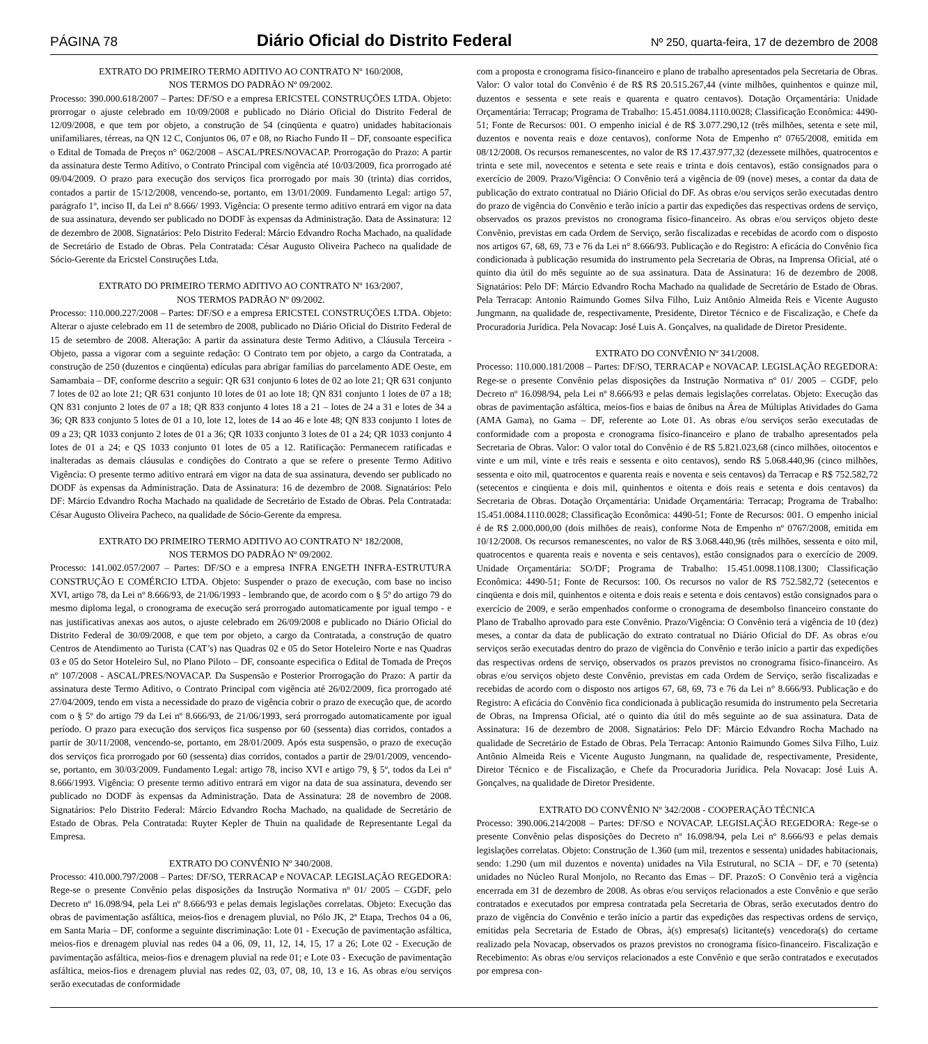PÁGINA 78 Diário Oficial do Distrito Federal Nº 250, quarta-feira, 17 de dezembro de 2008
EXTRATO DO PRIMEIRO TERMO ADITIVO AO CONTRATO Nº 160/2008,
NOS TERMOS DO PADRÃO Nº 09/2002.
Processo: 390.000.618/2007 – Partes: DF/SO e a empresa ERICSTEL CONSTRUÇÕES LTDA. Objeto: prorrogar o ajuste celebrado em 10/09/2008 e publicado no Diário Oficial do Distrito Federal de 12/09/2008, e que tem por objeto, a construção de 54 (cinqüenta e quatro) unidades habitacionais unifamiliares, térreas, na QN 12 C, Conjuntos 06, 07 e 08, no Riacho Fundo II – DF, consoante especifica o Edital de Tomada de Preços n° 062/2008 – ASCAL/PRES/NOVACAP. Prorrogação do Prazo: A partir da assinatura deste Termo Aditivo, o Contrato Principal com vigência até 10/03/2009, fica prorrogado até 09/04/2009. O prazo para execução dos serviços fica prorrogado por mais 30 (trinta) dias corridos, contados a partir de 15/12/2008, vencendo-se, portanto, em 13/01/2009. Fundamento Legal: artigo 57, parágrafo 1º, inciso II, da Lei nº 8.666/ 1993. Vigência: O presente termo aditivo entrará em vigor na data de sua assinatura, devendo ser publicado no DODF às expensas da Administração. Data de Assinatura: 12 de dezembro de 2008. Signatários: Pelo Distrito Federal: Márcio Edvandro Rocha Machado, na qualidade de Secretário de Estado de Obras. Pela Contratada: César Augusto Oliveira Pacheco na qualidade de Sócio-Gerente da Ericstel Construções Ltda.
EXTRATO DO PRIMEIRO TERMO ADITIVO AO CONTRATO Nº 163/2007,
NOS TERMOS PADRÃO Nº 09/2002.
Processo: 110.000.227/2008 – Partes: DF/SO e a empresa ERICSTEL CONSTRUÇÕES LTDA. Objeto: Alterar o ajuste celebrado em 11 de setembro de 2008, publicado no Diário Oficial do Distrito Federal de 15 de setembro de 2008. Alteração: A partir da assinatura deste Termo Aditivo, a Cláusula Terceira - Objeto, passa a vigorar com a seguinte redação: O Contrato tem por objeto, a cargo da Contratada, a construção de 250 (duzentos e cinqüenta) edículas para abrigar famílias do parcelamento ADE Oeste, em Samambaia – DF, conforme descrito a seguir: QR 631 conjunto 6 lotes de 02 ao lote 21; QR 631 conjunto 7 lotes de 02 ao lote 21; QR 631 conjunto 10 lotes de 01 ao lote 18; QN 831 conjunto 1 lotes de 07 a 18; QN 831 conjunto 2 lotes de 07 a 18; QR 833 conjunto 4 lotes 18 a 21 – lotes de 24 a 31 e lotes de 34 a 36; QR 833 conjunto 5 lotes de 01 a 10, lote 12, lotes de 14 ao 46 e lote 48; QN 833 conjunto 1 lotes de 09 a 23; QR 1033 conjunto 2 lotes de 01 a 36; QR 1033 conjunto 3 lotes de 01 a 24; QR 1033 conjunto 4 lotes de 01 a 24; e QS 1033 conjunto 01 lotes de 05 a 12. Ratificação: Permanecem ratificadas e inalteradas as demais cláusulas e condições do Contrato a que se refere o presente Termo Aditivo Vigência: O presente termo aditivo entrará em vigor na data de sua assinatura, devendo ser publicado no DODF às expensas da Administração. Data de Assinatura: 16 de dezembro de 2008. Signatários: Pelo DF: Márcio Edvandro Rocha Machado na qualidade de Secretário de Estado de Obras. Pela Contratada: César Augusto Oliveira Pacheco, na qualidade de Sócio-Gerente da empresa.
EXTRATO DO PRIMEIRO TERMO ADITIVO AO CONTRATO Nº 182/2008,
NOS TERMOS DO PADRÃO Nº 09/2002.
Processo: 141.002.057/2007 – Partes: DF/SO e a empresa INFRA ENGETH INFRA-ESTRUTURA CONSTRUÇÃO E COMÉRCIO LTDA. Objeto: Suspender o prazo de execução, com base no inciso XVI, artigo 78, da Lei nº 8.666/93, de 21/06/1993 - lembrando que, de acordo com o § 5º do artigo 79 do mesmo diploma legal, o cronograma de execução será prorrogado automaticamente por igual tempo - e nas justificativas anexas aos autos, o ajuste celebrado em 26/09/2008 e publicado no Diário Oficial do Distrito Federal de 30/09/2008, e que tem por objeto, a cargo da Contratada, a construção de quatro Centros de Atendimento ao Turista (CAT’s) nas Quadras 02 e 05 do Setor Hoteleiro Norte e nas Quadras 03 e 05 do Setor Hoteleiro Sul, no Plano Piloto – DF, consoante especifica o Edital de Tomada de Preços nº 107/2008 - ASCAL/PRES/NOVACAP. Da Suspensão e Posterior Prorrogação do Prazo: A partir da assinatura deste Termo Aditivo, o Contrato Principal com vigência até 26/02/2009, fica prorrogado até 27/04/2009, tendo em vista a necessidade do prazo de vigência cobrir o prazo de execução que, de acordo com o § 5º do artigo 79 da Lei nº 8.666/93, de 21/06/1993, será prorrogado automaticamente por igual período. O prazo para execução dos serviços fica suspenso por 60 (sessenta) dias corridos, contados a partir de 30/11/2008, vencendo-se, portanto, em 28/01/2009. Após esta suspensão, o prazo de execução dos serviços fica prorrogado por 60 (sessenta) dias corridos, contados a partir de 29/01/2009, vencendo-se, portanto, em 30/03/2009. Fundamento Legal: artigo 78, inciso XVI e artigo 79, § 5º, todos da Lei nº 8.666/1993. Vigência: O presente termo aditivo entrará em vigor na data de sua assinatura, devendo ser publicado no DODF às expensas da Administração. Data de Assinatura: 28 de novembro de 2008. Signatários: Pelo Distrito Federal: Márcio Edvandro Rocha Machado, na qualidade de Secretário de Estado de Obras. Pela Contratada: Ruyter Kepler de Thuin na qualidade de Representante Legal da Empresa.
EXTRATO DO CONVÊNIO Nº 340/2008.
Processo: 410.000.797/2008 – Partes: DF/SO, TERRACAP e NOVACAP. LEGISLAÇÃO REGEDORA: Rege-se o presente Convênio pelas disposições da Instrução Normativa nº 01/ 2005 – CGDF, pelo Decreto nº 16.098/94, pela Lei nº 8.666/93 e pelas demais legislações correlatas. Objeto: Execução das obras de pavimentação asfáltica, meios-fios e drenagem pluvial, no Pólo JK, 2ª Etapa, Trechos 04 a 06, em Santa Maria – DF, conforme a seguinte discriminação: Lote 01 - Execução de pavimentação asfáltica, meios-fios e drenagem pluvial nas redes 04 a 06, 09, 11, 12, 14, 15, 17 a 26; Lote 02 - Execução de pavimentação asfáltica, meios-fios e drenagem pluvial na rede 01; e Lote 03 - Execução de pavimentação asfáltica, meios-fios e drenagem pluvial nas redes 02, 03, 07, 08, 10, 13 e 16. As obras e/ou serviços serão executadas de conformidade
com a proposta e cronograma físico-financeiro e plano de trabalho apresentados pela Secretaria de Obras. Valor: O valor total do Convênio é de R$ R$ 20.515.267,44 (vinte milhões, quinhentos e quinze mil, duzentos e sessenta e sete reais e quarenta e quatro centavos). Dotação Orçamentária: Unidade Orçamentária: Terracap; Programa de Trabalho: 15.451.0084.1110.0028; Classificação Econômica: 4490-51; Fonte de Recursos: 001. O empenho inicial é de R$ 3.077.290,12 (três milhões, setenta e sete mil, duzentos e noventa reais e doze centavos), conforme Nota de Empenho nº 0765/2008, emitida em 08/12/2008. Os recursos remanescentes, no valor de R$ 17.437.977,32 (dezessete milhões, quatrocentos e trinta e sete mil, novecentos e setenta e sete reais e trinta e dois centavos), estão consignados para o exercício de 2009. Prazo/Vigência: O Convênio terá a vigência de 09 (nove) meses, a contar da data de publicação do extrato contratual no Diário Oficial do DF. As obras e/ou serviços serão executadas dentro do prazo de vigência do Convênio e terão início a partir das expedições das respectivas ordens de serviço, observados os prazos previstos no cronograma físico-financeiro. As obras e/ou serviços objeto deste Convênio, previstas em cada Ordem de Serviço, serão fiscalizadas e recebidas de acordo com o disposto nos artigos 67, 68, 69, 73 e 76 da Lei n° 8.666/93. Publicação e do Registro: A eficácia do Convênio fica condicionada à publicação resumida do instrumento pela Secretaria de Obras, na Imprensa Oficial, até o quinto dia útil do mês seguinte ao de sua assinatura. Data de Assinatura: 16 de dezembro de 2008. Signatários: Pelo DF: Márcio Edvandro Rocha Machado na qualidade de Secretário de Estado de Obras. Pela Terracap: Antonio Raimundo Gomes Silva Filho, Luiz Antônio Almeida Reis e Vicente Augusto Jungmann, na qualidade de, respectivamente, Presidente, Diretor Técnico e de Fiscalização, e Chefe da Procuradoria Jurídica. Pela Novacap: José Luis A. Gonçalves, na qualidade de Diretor Presidente.
EXTRATO DO CONVÊNIO Nº 341/2008.
Processo: 110.000.181/2008 – Partes: DF/SO, TERRACAP e NOVACAP. LEGISLAÇÃO REGEDORA: Rege-se o presente Convênio pelas disposições da Instrução Normativa nº 01/ 2005 – CGDF, pelo Decreto nº 16.098/94, pela Lei nº 8.666/93 e pelas demais legislações correlatas. Objeto: Execução das obras de pavimentação asfáltica, meios-fios e baias de ônibus na Área de Múltiplas Atividades do Gama (AMA Gama), no Gama – DF, referente ao Lote 01. As obras e/ou serviços serão executadas de conformidade com a proposta e cronograma físico-financeiro e plano de trabalho apresentados pela Secretaria de Obras. Valor: O valor total do Convênio é de R$ 5.821.023,68 (cinco milhões, oitocentos e vinte e um mil, vinte e três reais e sessenta e oito centavos), sendo R$ 5.068.440,96 (cinco milhões, sessenta e oito mil, quatrocentos e quarenta reais e noventa e seis centavos) da Terracap e R$ 752.582,72 (setecentos e cinqüenta e dois mil, quinhentos e oitenta e dois reais e setenta e dois centavos) da Secretaria de Obras. Dotação Orçamentária: Unidade Orçamentária: Terracap; Programa de Trabalho: 15.451.0084.1110.0028; Classificação Econômica: 4490-51; Fonte de Recursos: 001. O empenho inicial é de R$ 2.000.000,00 (dois milhões de reais), conforme Nota de Empenho nº 0767/2008, emitida em 10/12/2008. Os recursos remanescentes, no valor de R$ 3.068.440,96 (três milhões, sessenta e oito mil, quatrocentos e quarenta reais e noventa e seis centavos), estão consignados para o exercício de 2009. Unidade Orçamentária: SO/DF; Programa de Trabalho: 15.451.0098.1108.1300; Classificação Econômica: 4490-51; Fonte de Recursos: 100. Os recursos no valor de R$ 752.582,72 (setecentos e cinqüenta e dois mil, quinhentos e oitenta e dois reais e setenta e dois centavos) estão consignados para o exercício de 2009, e serão empenhados conforme o cronograma de desembolso financeiro constante do Plano de Trabalho aprovado para este Convênio. Prazo/Vigência: O Convênio terá a vigência de 10 (dez) meses, a contar da data de publicação do extrato contratual no Diário Oficial do DF. As obras e/ou serviços serão executadas dentro do prazo de vigência do Convênio e terão início a partir das expedições das respectivas ordens de serviço, observados os prazos previstos no cronograma físico-financeiro. As obras e/ou serviços objeto deste Convênio, previstas em cada Ordem de Serviço, serão fiscalizadas e recebidas de acordo com o disposto nos artigos 67, 68, 69, 73 e 76 da Lei n° 8.666/93. Publicação e do Registro: A eficácia do Convênio fica condicionada à publicação resumida do instrumento pela Secretaria de Obras, na Imprensa Oficial, até o quinto dia útil do mês seguinte ao de sua assinatura. Data de Assinatura: 16 de dezembro de 2008. Signatários: Pelo DF: Márcio Edvandro Rocha Machado na qualidade de Secretário de Estado de Obras. Pela Terracap: Antonio Raimundo Gomes Silva Filho, Luiz Antônio Almeida Reis e Vicente Augusto Jungmann, na qualidade de, respectivamente, Presidente, Diretor Técnico e de Fiscalização, e Chefe da Procuradoria Jurídica. Pela Novacap: José Luis A. Gonçalves, na qualidade de Diretor Presidente.
EXTRATO DO CONVÊNIO Nº 342/2008 - COOPERAÇÃO TÉCNICA
Processo: 390.006.214/2008 – Partes: DF/SO e NOVACAP. LEGISLAÇÃO REGEDORA: Rege-se o presente Convênio pelas disposições do Decreto nº 16.098/94, pela Lei nº 8.666/93 e pelas demais legislações correlatas. Objeto: Construção de 1.360 (um mil, trezentos e sessenta) unidades habitacionais, sendo: 1.290 (um mil duzentos e noventa) unidades na Vila Estrutural, no SCIA – DF, e 70 (setenta) unidades no Núcleo Rural Monjolo, no Recanto das Emas – DF. PrazoS: O Convênio terá a vigência encerrada em 31 de dezembro de 2008. As obras e/ou serviços relacionados a este Convênio e que serão contratados e executados por empresa contratada pela Secretaria de Obras, serão executados dentro do prazo de vigência do Convênio e terão início a partir das expedições das respectivas ordens de serviço, emitidas pela Secretaria de Estado de Obras, à(s) empresa(s) licitante(s) vencedora(s) do certame realizado pela Novacap, observados os prazos previstos no cronograma físico-financeiro. Fiscalização e Recebimento: As obras e/ou serviços relacionados a este Convênio e que serão contratados e executados por empresa con-